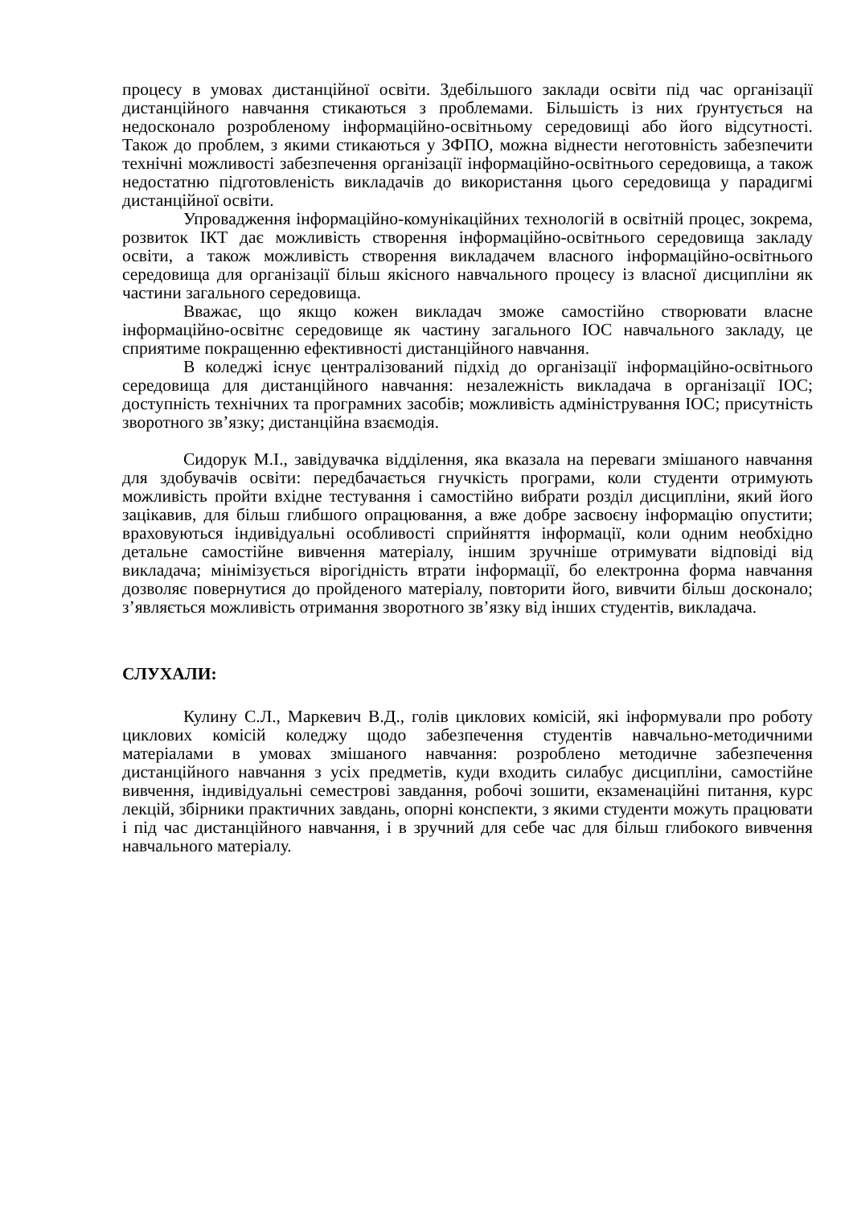процесу в умовах дистанційної освіти. Здебільшого заклади освіти під час організації дистанційного навчання стикаються з проблемами. Більшість із них ґрунтується на недосконало розробленому інформаційно-освітньому середовищі або його відсутності. Також до проблем, з якими стикаються у ЗФПО, можна віднести неготовність забезпечити технічні можливості забезпечення організації інформаційно-освітнього середовища, а також недостатню підготовленість викладачів до використання цього середовища у парадигмі дистанційної освіти.
Упровадження інформаційно-комунікаційних технологій в освітній процес, зокрема, розвиток ІКТ дає можливість створення інформаційно-освітнього середовища закладу освіти, а також можливість створення викладачем власного інформаційно-освітнього середовища для організації більш якісного навчального процесу із власної дисципліни як частини загального середовища.
Вважає, що якщо кожен викладач зможе самостійно створювати власне інформаційно-освітнє середовище як частину загального ІОС навчального закладу, це сприятиме покращенню ефективності дистанційного навчання.
В коледжі існує централізований підхід до організації інформаційно-освітнього середовища для дистанційного навчання: незалежність викладача в організації ІОС; доступність технічних та програмних засобів; можливість адміністрування ІОС; присутність зворотного зв’язку; дистанційна взаємодія.
Сидорук М.І., завідувачка відділення, яка вказала на переваги змішаного навчання для здобувачів освіти: передбачається гнучкість програми, коли студенти отримують можливість пройти вхідне тестування і самостійно вибрати розділ дисципліни, який його зацікавив, для більш глибшого опрацювання, а вже добре засвоєну інформацію опустити; враховуються індивідуальні особливості сприйняття інформації, коли одним необхідно детальне самостійне вивчення матеріалу, іншим зручніше отримувати відповіді від викладача; мінімізується вірогідність втрати інформації, бо електронна форма навчання дозволяє повернутися до пройденого матеріалу, повторити його, вивчити більш досконало; з’являється можливість отримання зворотного зв’язку від інших студентів, викладача.
СЛУХАЛИ:
Кулину С.Л., Маркевич В.Д., голів циклових комісій, які інформували про роботу циклових комісій коледжу щодо забезпечення студентів навчально-методичними матеріалами в умовах змішаного навчання: розроблено методичне забезпечення дистанційного навчання з усіх предметів, куди входить силабус дисципліни, самостійне вивчення, індивідуальні семестрові завдання, робочі зошити, екзаменаційні питання, курс лекцій, збірники практичних завдань, опорні конспекти, з якими студенти можуть працювати і під час дистанційного навчання, і в зручний для себе час для більш глибокого вивчення навчального матеріалу.